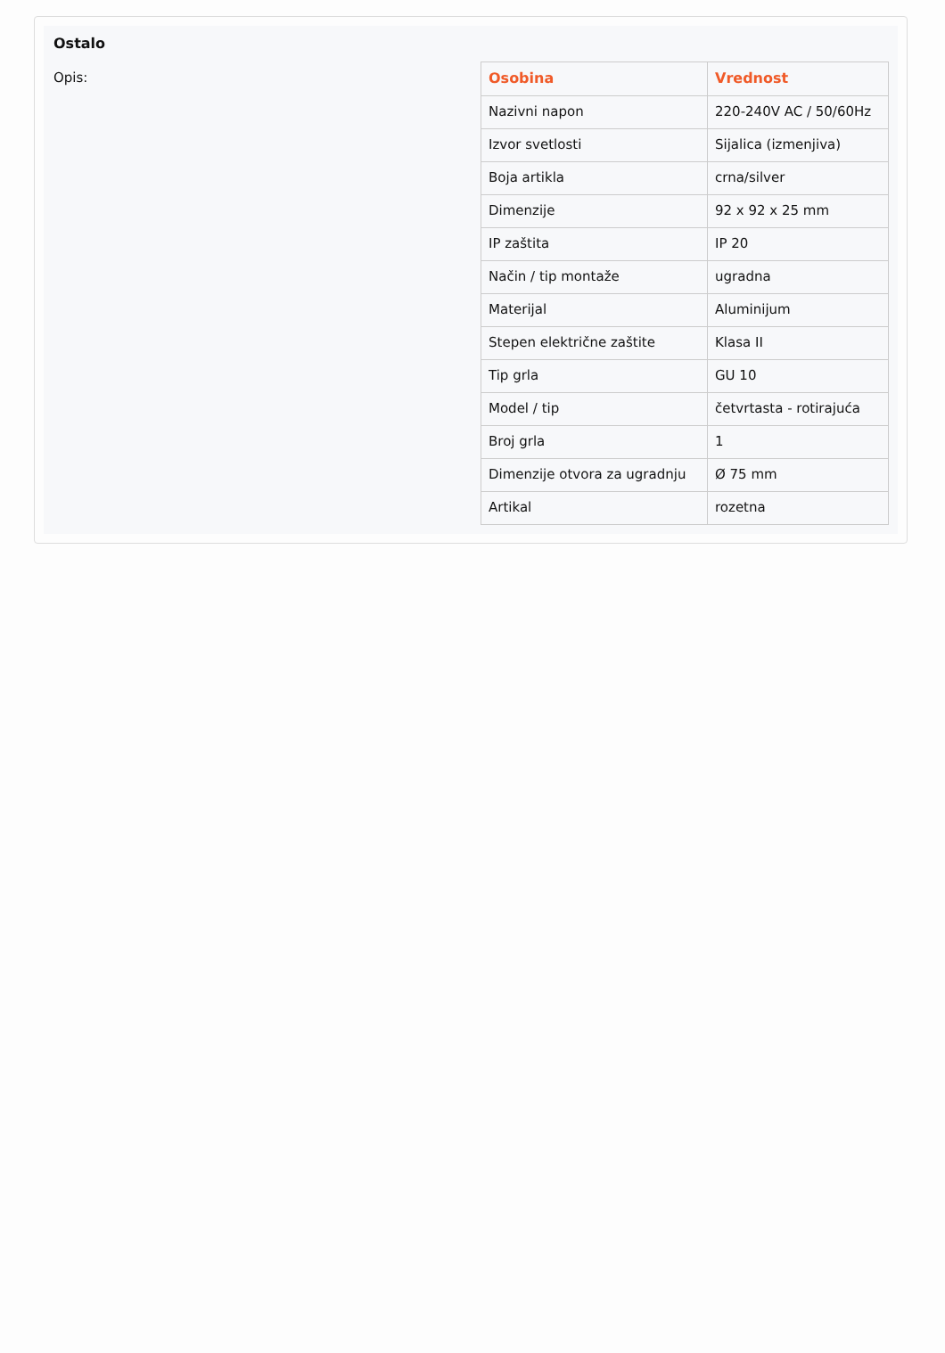Ostalo
Opis:
| Osobina | Vrednost |
| --- | --- |
| Nazivni napon | 220-240V AC / 50/60Hz |
| Izvor svetlosti | Sijalica (izmenjiva) |
| Boja artikla | crna/silver |
| Dimenzije | 92 x 92 x 25 mm |
| IP zaštita | IP 20 |
| Način / tip montaže | ugradna |
| Materijal | Aluminijum |
| Stepen električne zaštite | Klasa II |
| Tip grla | GU 10 |
| Model / tip | četvrtasta - rotirajuća |
| Broj grla | 1 |
| Dimenzije otvora za ugradnju | Ø 75 mm |
| Artikal | rozetna |